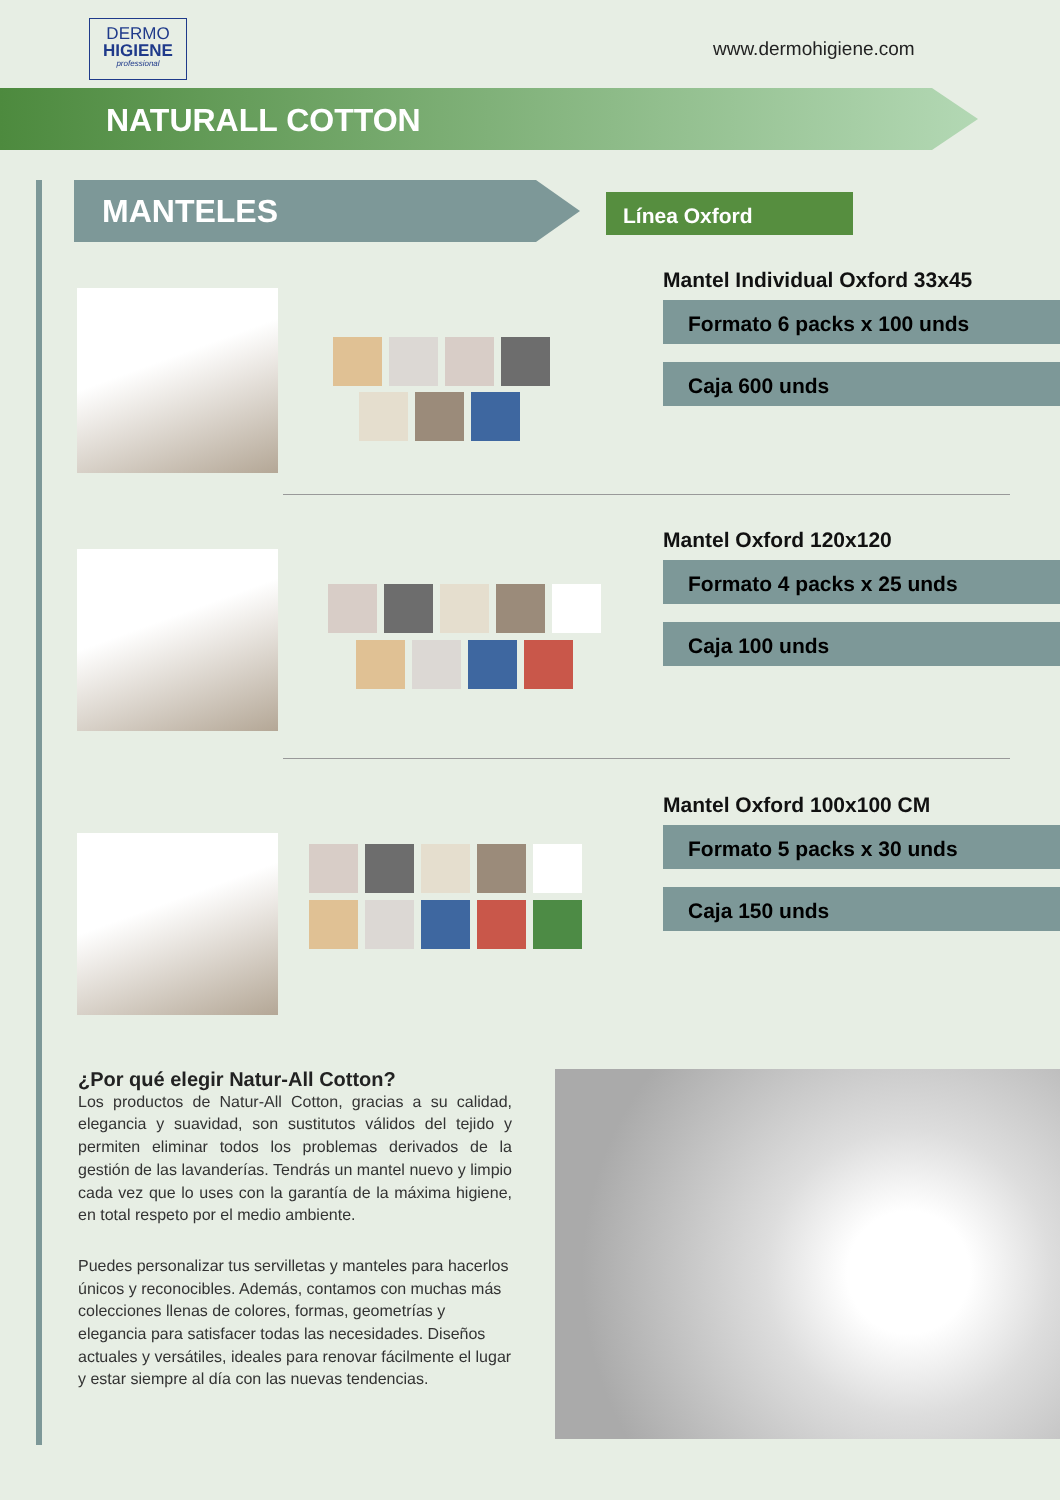DERMO
HIGIENE
professional
www.dermohigiene.com
NATURALL COTTON
MANTELES
Línea Oxford
Mantel Individual Oxford 33x45
Formato 6 packs x 100 unds
Caja 600 unds
Mantel Oxford 120x120
Formato 4 packs x 25 unds
Caja 100 unds
Mantel Oxford 100x100 CM
Formato 5 packs x 30 unds
Caja 150 unds
¿Por qué elegir Natur-All Cotton?
Los productos de Natur-All Cotton, gracias a su calidad, elegancia y suavidad, son sustitutos válidos del tejido y permiten eliminar todos los problemas derivados de la gestión de las lavanderías. Tendrás un mantel nuevo y limpio cada vez que lo uses con la garantía de la máxima higiene, en total respeto por el medio ambiente.
Puedes personalizar tus servilletas y manteles para hacerlos únicos y reconocibles. Además, contamos con muchas más colecciones llenas de colores, formas, geometrías y elegancia para satisfacer todas las necesidades. Diseños actuales y versátiles, ideales para renovar fácilmente el lugar y estar siempre al día con las nuevas tendencias.